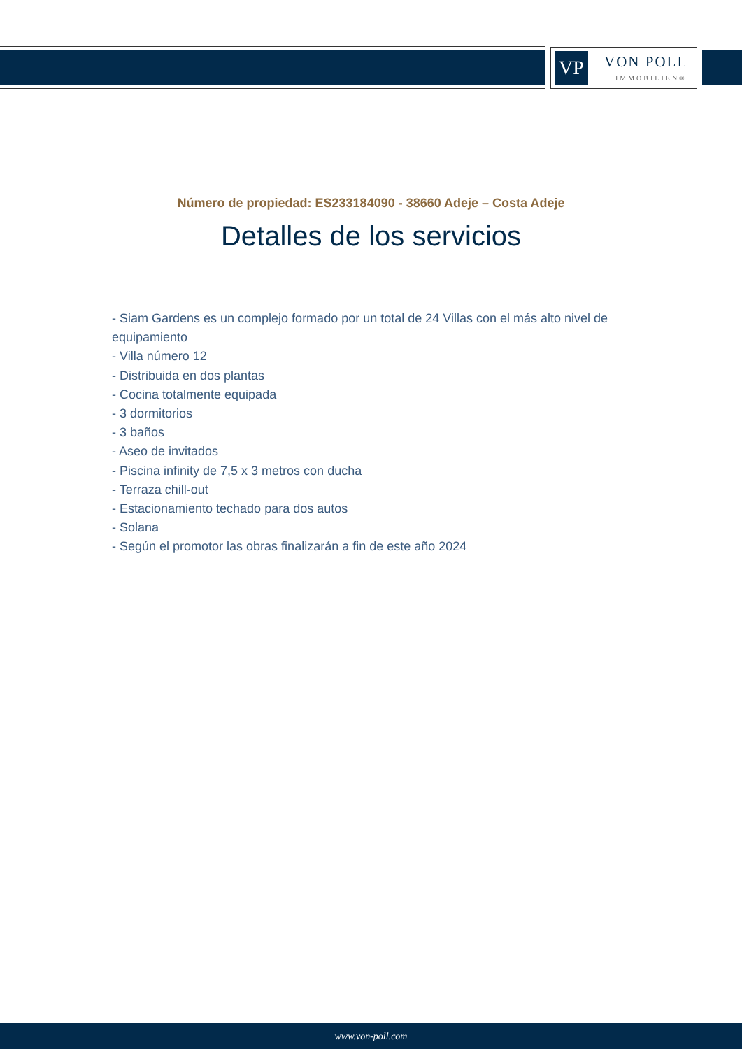VP
VON POLL
IMMOBILIEN®
Número de propiedad: ES233184090 - 38660 Adeje – Costa Adeje
Detalles de los servicios
- Siam Gardens es un complejo formado por un total de 24 Villas con el más alto nivel de equipamiento
- Villa número 12
- Distribuida en dos plantas
- Cocina totalmente equipada
- 3 dormitorios
- 3 baños
- Aseo de invitados
- Piscina infinity de 7,5 x 3 metros con ducha
- Terraza chill-out
- Estacionamiento techado para dos autos
- Solana
- Según el promotor las obras finalizarán a fin de este año 2024
www.von-poll.com